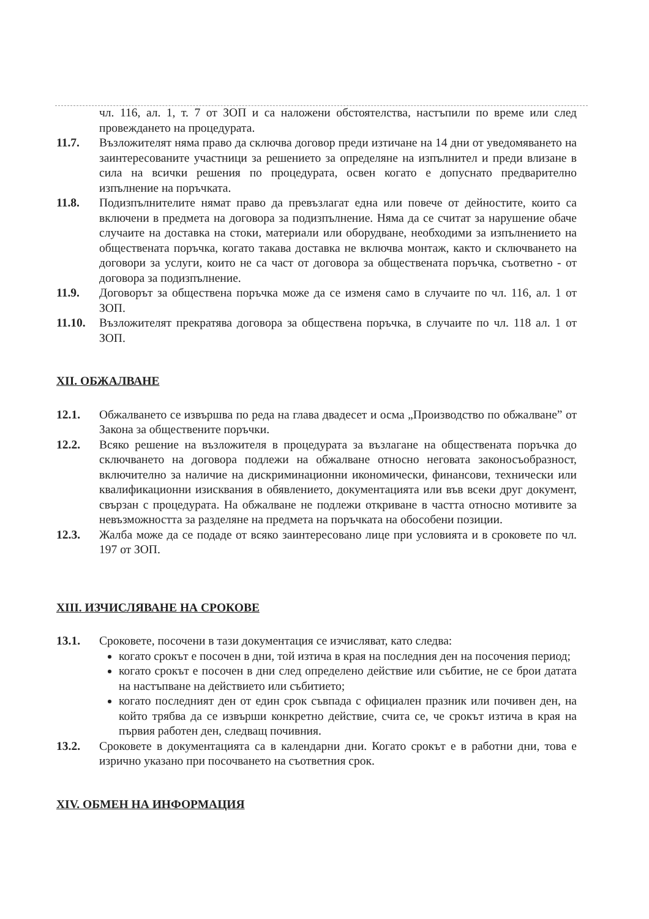чл. 116, ал. 1, т. 7 от ЗОП и са наложени обстоятелства, настъпили по време или след провеждането на процедурата.
11.7. Възложителят няма право да сключва договор преди изтичане на 14 дни от уведомяването на заинтересованите участници за решението за определяне на изпълнител и преди влизане в сила на всички решения по процедурата, освен когато е допуснато предварително изпълнение на поръчката.
11.8. Подизпълнителите нямат право да превъзлагат една или повече от дейностите, които са включени в предмета на договора за подизпълнение. Няма да се считат за нарушение обаче случаите на доставка на стоки, материали или оборудване, необходими за изпълнението на обществената поръчка, когато такава доставка не включва монтаж, както и сключването на договори за услуги, които не са част от договора за обществената поръчка, съответно - от договора за подизпълнение.
11.9. Договорът за обществена поръчка може да се изменя само в случаите по чл. 116, ал. 1 от ЗОП.
11.10.
Възложителят прекратява договора за обществена поръчка, в случаите по чл. 118 ал. 1 от ЗОП.
XII. ОБЖАЛВАНЕ
12.1. Обжалването се извършва по реда на глава двадесет и осма „Производство по обжалване” от Закона за обществените поръчки.
12.2. Всяко решение на възложителя в процедурата за възлагане на обществената поръчка до сключването на договора подлежи на обжалване относно неговата законосъобразност, включително за наличие на дискриминационни икономически, финансови, технически или квалификационни изисквания в обявлението, документацията или във всеки друг документ, свързан с процедурата. На обжалване не подлежи откриване в частта относно мотивите за невъзможността за разделяне на предмета на поръчката на обособени позиции.
12.3. Жалба може да се подаде от всяко заинтересовано лице при условията и в сроковете по чл. 197 от ЗОП.
XIII. ИЗЧИСЛЯВАНЕ НА СРОКОВЕ
13.1. Сроковете, посочени в тази документация се изчисляват, като следва:
когато срокът е посочен в дни, той изтича в края на последния ден на посочения период;
когато срокът е посочен в дни след определено действие или събитие, не се брои датата на настъпване на действието или събитието;
когато последният ден от един срок съвпада с официален празник или почивен ден, на който трябва да се извърши конкретно действие, счита се, че срокът изтича в края на първия работен ден, следващ почивния.
13.2. Сроковете в документацията са в календарни дни. Когато срокът е в работни дни, това е изрично указано при посочването на съответния срок.
XIV. ОБМЕН НА ИНФОРМАЦИЯ